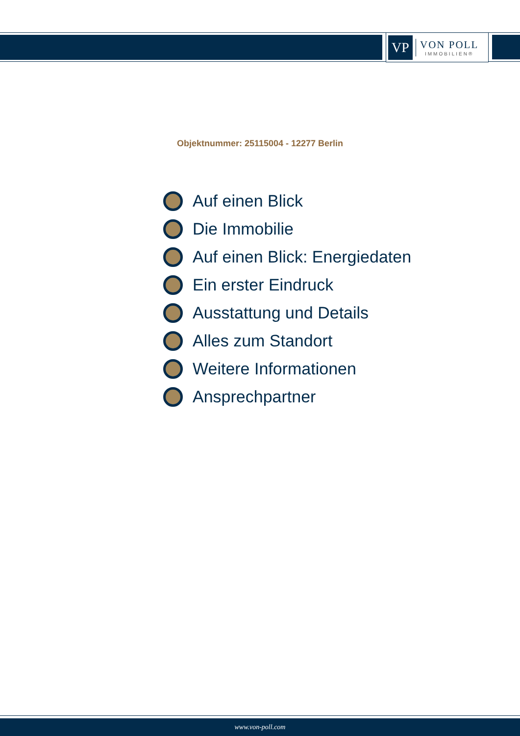VP
VON POLL
IMMOBILIEN®
Objektnummer: 25115004 - 12277 Berlin
Auf einen Blick
Die Immobilie
Auf einen Blick: Energiedaten
Ein erster Eindruck
Ausstattung und Details
Alles zum Standort
Weitere Informationen
Ansprechpartner
www.von-poll.com